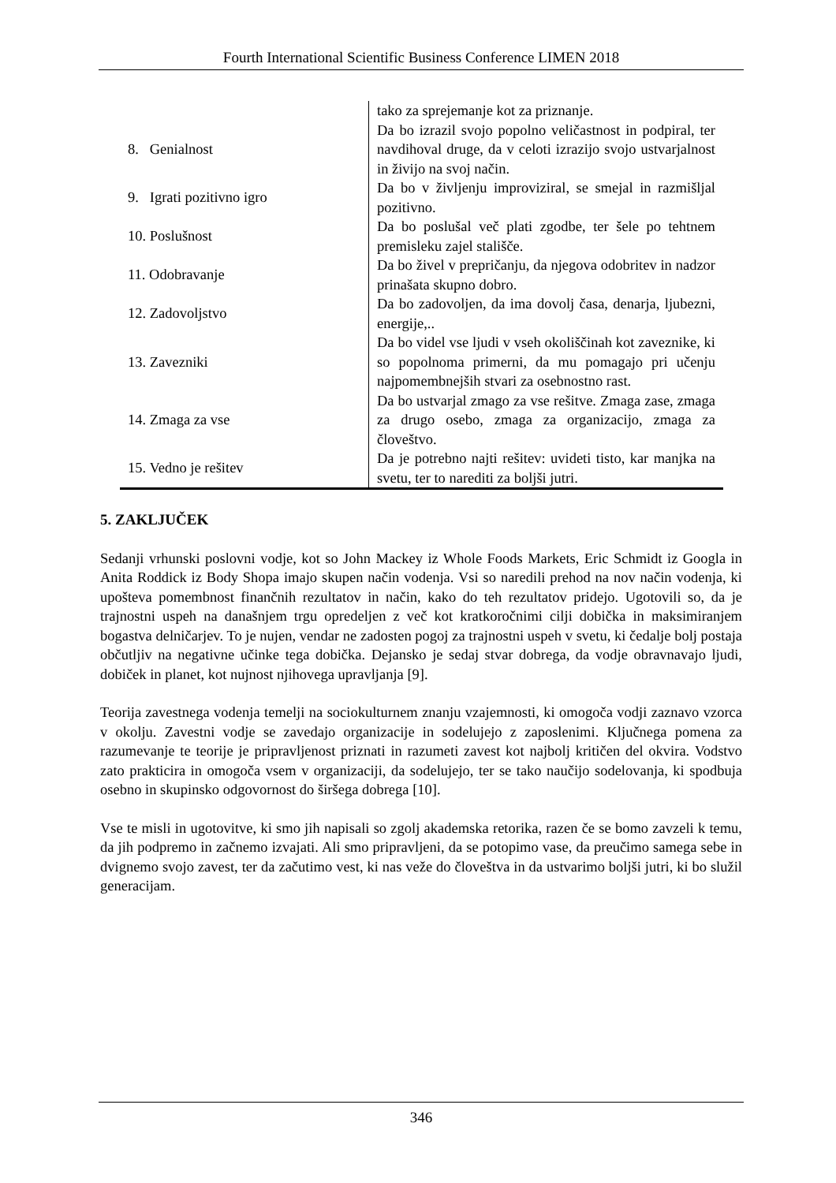Fourth International Scientific Business Conference LIMEN 2018
| | tako za sprejemanje kot za priznanje. |
| 8. Genialnost | Da bo izrazil svojo popolno veličastnost in podpiral, ter navdihoval druge, da v celoti izrazijo svojo ustvarjalnost in živijo na svoj način. |
| 9. Igrati pozitivno igro | Da bo v življenju improviziral, se smejal in razmišljal pozitivno. |
| 10. Poslušnost | Da bo poslušal več plati zgodbe, ter šele po tehtnem premisleku zajel stališče. |
| 11. Odobravanje | Da bo živel v prepričanju, da njegova odobritev in nadzor prinašata skupno dobro. |
| 12. Zadovoljstvo | Da bo zadovoljen, da ima dovolj časa, denarja, ljubezni, energije,.. |
| 13. Zavezniki | Da bo videl vse ljudi v vseh okoliščinah kot zaveznike, ki so popolnoma primerni, da mu pomagajo pri učenju najpomembnejših stvari za osebnostno rast. |
| 14. Zmaga za vse | Da bo ustvarjal zmago za vse rešitve. Zmaga zase, zmaga za drugo osebo, zmaga za organizacijo, zmaga za človeštvo. |
| 15. Vedno je rešitev | Da je potrebno najti rešitev: uvideti tisto, kar manjka na svetu, ter to narediti za boljši jutri. |
5. ZAKLJUČEK
Sedanji vrhunski poslovni vodje, kot so John Mackey iz Whole Foods Markets, Eric Schmidt iz Googla in Anita Roddick iz Body Shopa imajo skupen način vodenja. Vsi so naredili prehod na nov način vodenja, ki upošteva pomembnost finančnih rezultatov in način, kako do teh rezultatov pridejo. Ugotovili so, da je trajnostni uspeh na današnjem trgu opredeljen z več kot kratkoročnimi cilji dobička in maksimiranjem bogastva delničarjev. To je nujen, vendar ne zadosten pogoj za trajnostni uspeh v svetu, ki čedalje bolj postaja občutljiv na negativne učinke tega dobička. Dejansko je sedaj stvar dobrega, da vodje obravnavajo ljudi, dobiček in planet, kot nujnost njihovega upravljanja [9].
Teorija zavestnega vodenja temelji na sociokulturnem znanju vzajemnosti, ki omogoča vodji zaznavo vzorca v okolju. Zavestni vodje se zavedajo organizacije in sodelujejo z zaposlenimi. Ključnega pomena za razumevanje te teorije je pripravljenost priznati in razumeti zavest kot najbolj kritičen del okvira. Vodstvo zato prakticira in omogoča vsem v organizaciji, da sodelujejo, ter se tako naučijo sodelovanja, ki spodbuja osebno in skupinsko odgovornost do širšega dobrega [10].
Vse te misli in ugotovitve, ki smo jih napisali so zgolj akademska retorika, razen če se bomo zavzeli k temu, da jih podpremo in začnemo izvajati. Ali smo pripravljeni, da se potopimo vase, da preučimo samega sebe in dvignemo svojo zavest, ter da začutimo vest, ki nas veže do človeštva in da ustvarimo boljši jutri, ki bo služil generacijam.
346